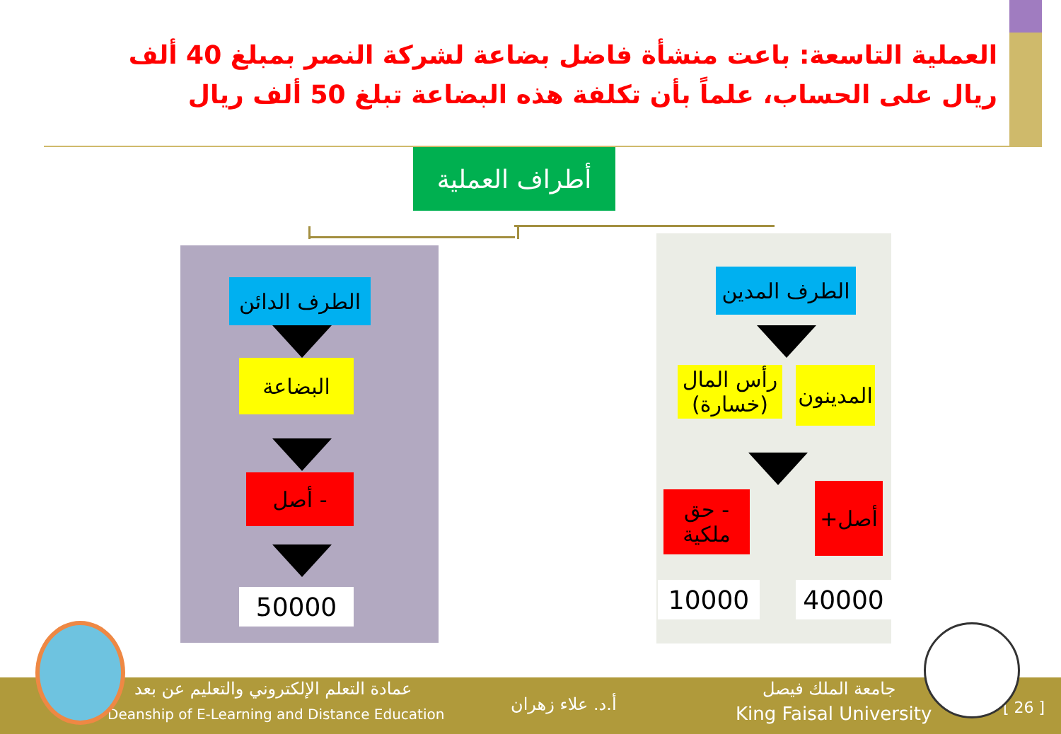العملية التاسعة: باعت منشأة فاضل بضاعة لشركة النصر بمبلغ 40 ألف ريال على الحساب، علماً بأن تكلفة هذه البضاعة تبلغ 50 ألف ريال
أطراف العملية
الطرف الدائن
البضاعة
- أصل
50000
الطرف المدين
رأس المال (خسارة)
المدينون
- حق ملكية
أصل+
10000 40000
عمادة التعلم الإلكتروني والتعليم عن بعد
Deanship of E-Learning and Distance Education
أ.د. علاء زهران
جامعة الملك فيصل
King Faisal University [ 26 ]